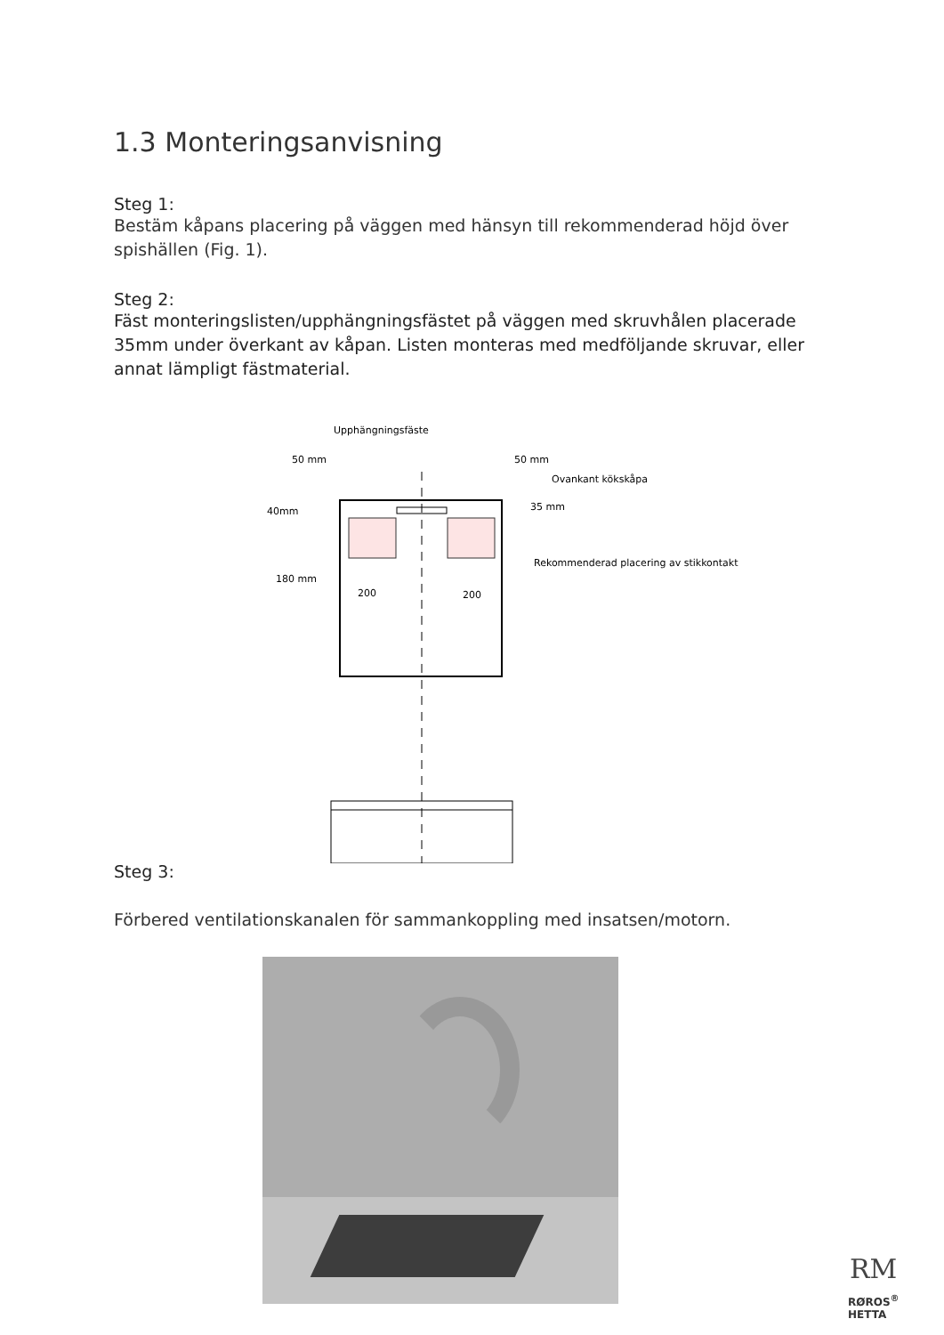1.3 Monteringsanvisning
Steg 1:
Bestäm kåpans placering på väggen med hänsyn till rekommenderad höjd över spishällen (Fig. 1).
Steg 2:
Fäst monteringslisten/upphängningsfästet på väggen med skruvhålen placerade 35mm under överkant av kåpan. Listen monteras med medföljande skruvar, eller annat lämpligt fästmaterial.
Upphängningsfäste
50 mm
50 mm
Ovankant kökskåpa
35 mm
40mm
Rekommenderad placering av stikkontakt
180 mm
200
200
Steg 3:
Förbered ventilationskanalen för sammankoppling med insatsen/motorn.
RM
RØROS<sup>®</sup>
HETTA